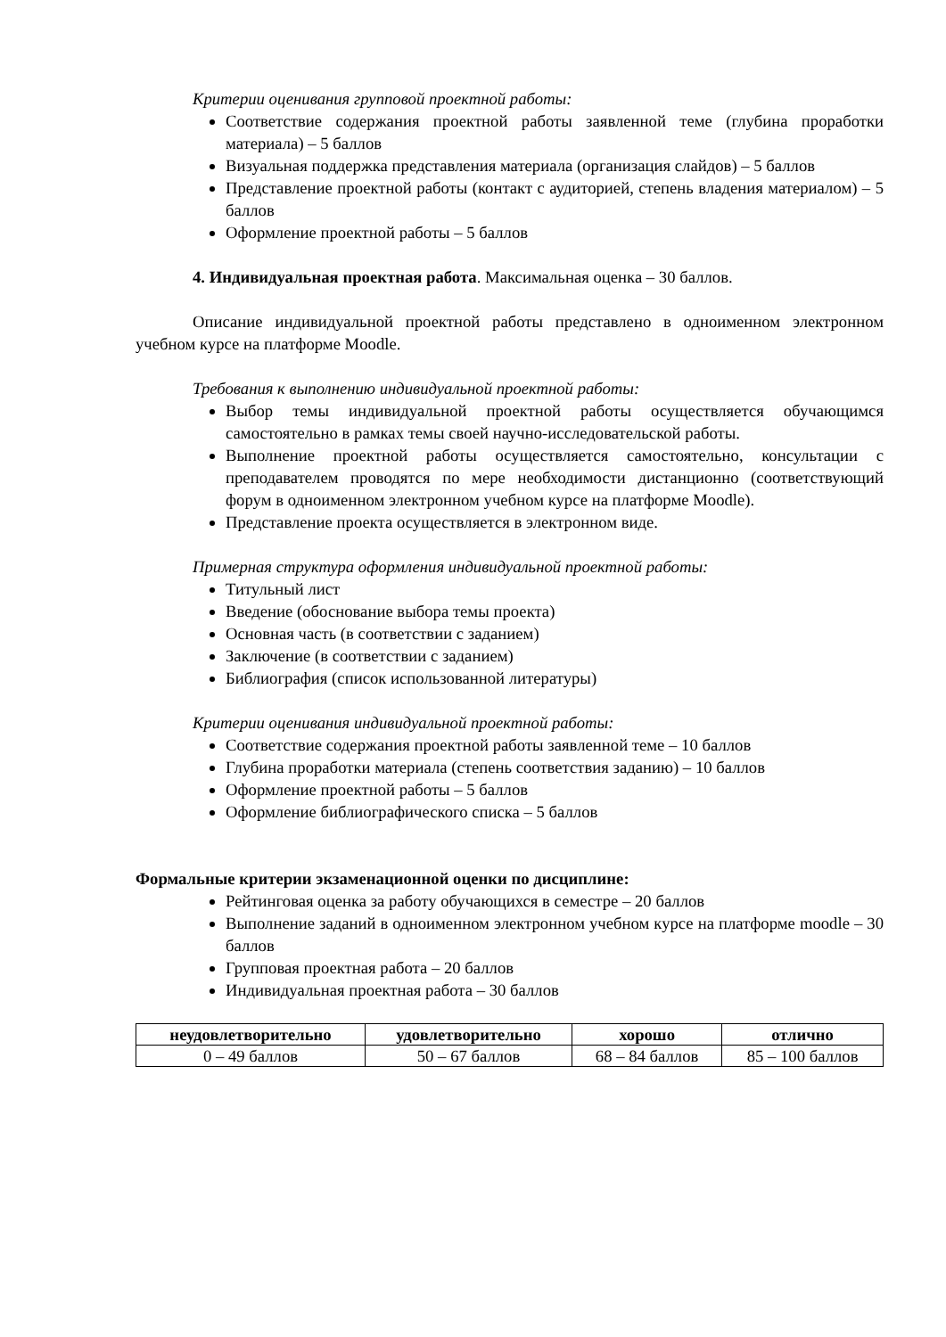Критерии оценивания групповой проектной работы:
Соответствие содержания проектной работы заявленной теме (глубина проработки материала) – 5 баллов
Визуальная поддержка представления материала (организация слайдов) – 5 баллов
Представление проектной работы (контакт с аудиторией, степень владения материалом) – 5 баллов
Оформление проектной работы – 5 баллов
4. Индивидуальная проектная работа. Максимальная оценка – 30 баллов.
Описание индивидуальной проектной работы представлено в одноименном электронном учебном курсе на платформе Moodle.
Требования к выполнению индивидуальной проектной работы:
Выбор темы индивидуальной проектной работы осуществляется обучающимся самостоятельно в рамках темы своей научно-исследовательской работы.
Выполнение проектной работы осуществляется самостоятельно, консультации с преподавателем проводятся по мере необходимости дистанционно (соответствующий форум в одноименном электронном учебном курсе на платформе Moodle).
Представление проекта осуществляется в электронном виде.
Примерная структура оформления индивидуальной проектной работы:
Титульный лист
Введение (обоснование выбора темы проекта)
Основная часть (в соответствии с заданием)
Заключение (в соответствии с заданием)
Библиография (список использованной литературы)
Критерии оценивания индивидуальной проектной работы:
Соответствие содержания проектной работы заявленной теме – 10 баллов
Глубина проработки материала (степень соответствия заданию) – 10 баллов
Оформление проектной работы – 5 баллов
Оформление библиографического списка – 5 баллов
Формальные критерии экзаменационной оценки по дисциплине:
Рейтинговая оценка за работу обучающихся в семестре – 20 баллов
Выполнение заданий в одноименном электронном учебном курсе на платформе moodle – 30 баллов
Групповая проектная работа – 20 баллов
Индивидуальная проектная работа – 30 баллов
| неудовлетворительно | удовлетворительно | хорошо | отлично |
| --- | --- | --- | --- |
| 0 – 49 баллов | 50 – 67 баллов | 68 – 84 баллов | 85 – 100 баллов |